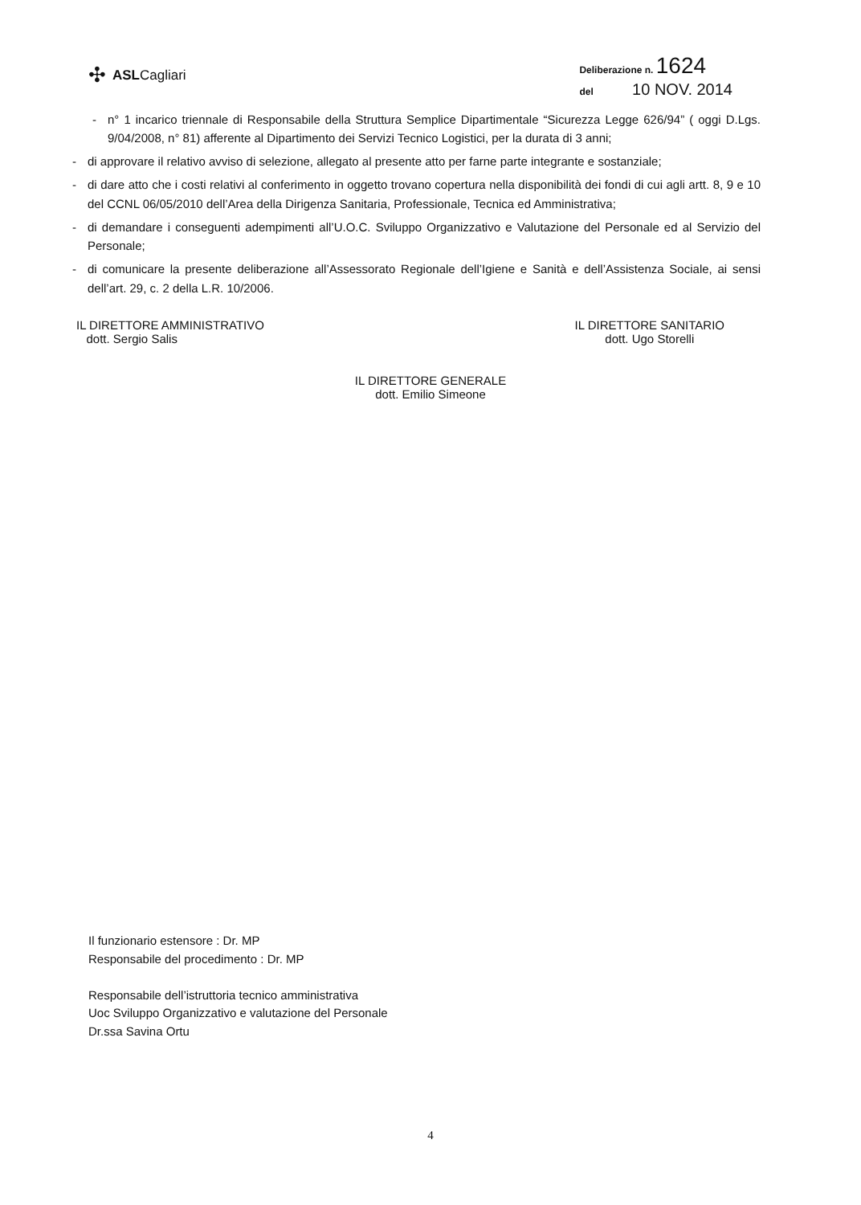✣ ASLCagliari
Deliberazione n. 1624
del 10 NOV. 2014
- n° 1 incarico triennale di Responsabile della Struttura Semplice Dipartimentale “Sicurezza Legge 626/94” ( oggi D.Lgs. 9/04/2008, n° 81) afferente al Dipartimento dei Servizi Tecnico Logistici, per la durata di 3 anni;
- di approvare il relativo avviso di selezione, allegato al presente atto per farne parte integrante e sostanziale;
- di dare atto che i costi relativi al conferimento in oggetto trovano copertura nella disponibilità dei fondi di cui agli artt. 8, 9 e 10 del CCNL 06/05/2010 dell’Area della Dirigenza Sanitaria, Professionale, Tecnica ed Amministrativa;
- di demandare i conseguenti adempimenti all’U.O.C. Sviluppo Organizzativo e Valutazione del Personale ed al Servizio del Personale;
- di comunicare la presente deliberazione all’Assessorato Regionale dell’Igiene e Sanità e dell’Assistenza Sociale, ai sensi dell’art. 29, c. 2 della L.R. 10/2006.
IL DIRETTORE AMMINISTRATIVO
dott. Sergio Salis
IL DIRETTORE SANITARIO
dott. Ugo Storelli
IL DIRETTORE GENERALE
dott. Emilio Simeone
Il funzionario estensore : Dr. MP
Responsabile del procedimento : Dr. MP
Responsabile dell’istruttoria tecnico amministrativa
Uoc Sviluppo Organizzativo e valutazione del Personale
Dr.ssa Savina Ortu
4